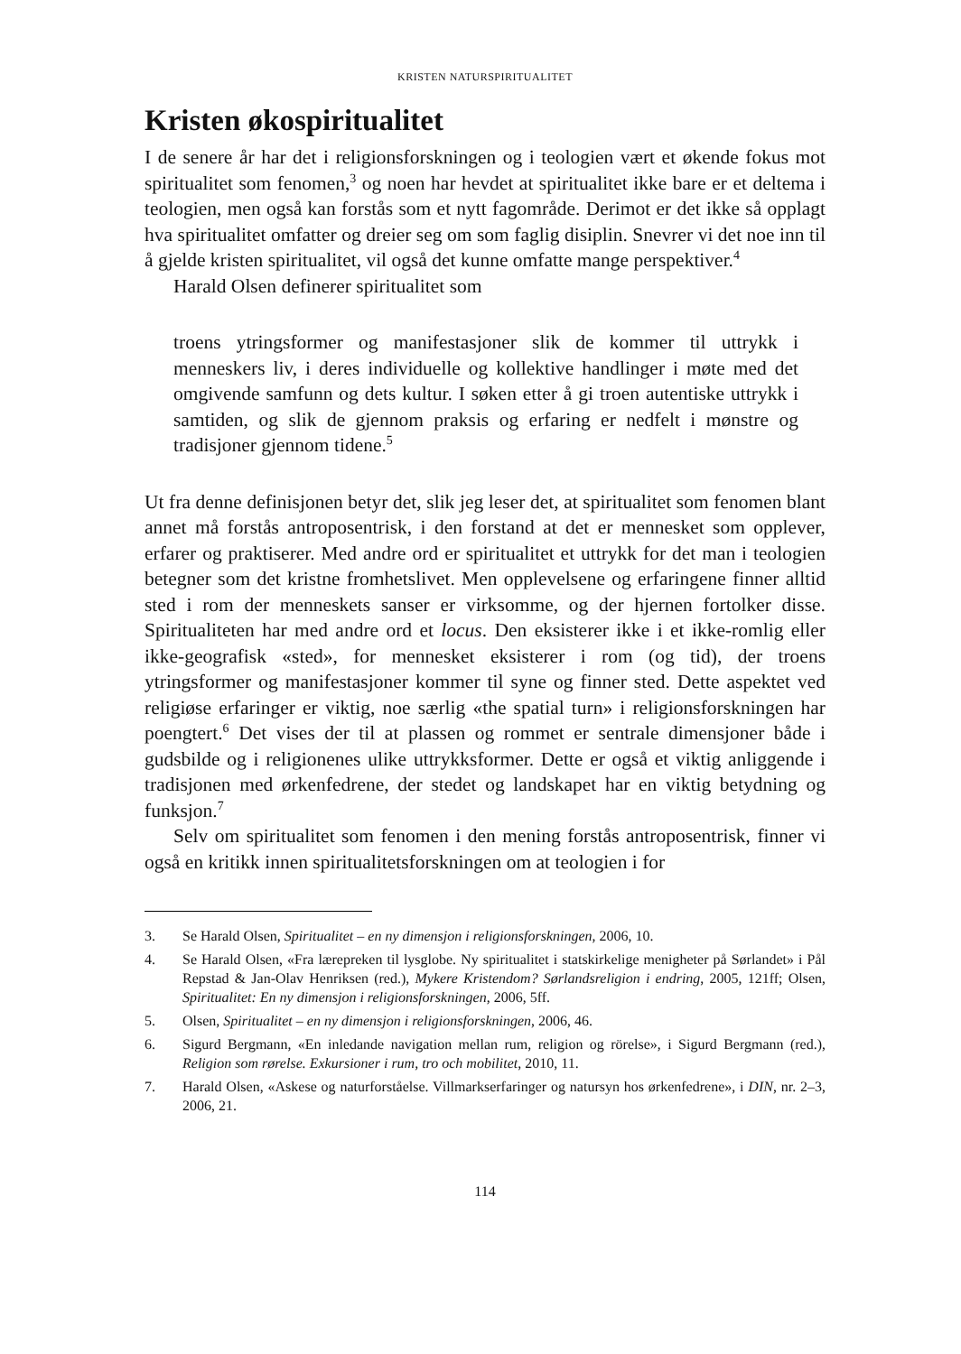KRISTEN NATURSPIRITUALITET
Kristen økospiritualitet
I de senere år har det i religionsforskningen og i teologien vært et økende fokus mot spiritualitet som fenomen,<sup>3</sup> og noen har hevdet at spiritualitet ikke bare er et deltema i teologien, men også kan forstås som et nytt fagområde. Derimot er det ikke så opplagt hva spiritualitet omfatter og dreier seg om som faglig disiplin. Snevrer vi det noe inn til å gjelde kristen spiritualitet, vil også det kunne omfatte mange perspektiver.<sup>4</sup>
Harald Olsen definerer spiritualitet som
troens ytringsformer og manifestasjoner slik de kommer til uttrykk i menneskers liv, i deres individuelle og kollektive handlinger i møte med det omgivende samfunn og dets kultur. I søken etter å gi troen autentiske uttrykk i samtiden, og slik de gjennom praksis og erfaring er nedfelt i mønstre og tradisjoner gjennom tidene.<sup>5</sup>
Ut fra denne definisjonen betyr det, slik jeg leser det, at spiritualitet som fenomen blant annet må forstås antroposentrisk, i den forstand at det er mennesket som opplever, erfarer og praktiserer. Med andre ord er spiritualitet et uttrykk for det man i teologien betegner som det kristne fromhetslivet. Men opplevelsene og erfaringene finner alltid sted i rom der menneskets sanser er virksomme, og der hjernen fortolker disse. Spiritualiteten har med andre ord et locus. Den eksisterer ikke i et ikke-romlig eller ikke-geografisk «sted», for mennesket eksisterer i rom (og tid), der troens ytringsformer og manifestasjoner kommer til syne og finner sted. Dette aspektet ved religiøse erfaringer er viktig, noe særlig «the spatial turn» i religionsforskningen har poengtert.<sup>6</sup> Det vises der til at plassen og rommet er sentrale dimensjoner både i gudsbilde og i religionenes ulike uttrykksformer. Dette er også et viktig anliggende i tradisjonen med ørkenfedrene, der stedet og landskapet har en viktig betydning og funksjon.<sup>7</sup>
Selv om spiritualitet som fenomen i den mening forstås antroposentrisk, finner vi også en kritikk innen spiritualitetsforskningen om at teologien i for
3. Se Harald Olsen, Spiritualitet – en ny dimensjon i religionsforskningen, 2006, 10.
4. Se Harald Olsen, «Fra lærepreken til lysglobe. Ny spiritualitet i statskirkelige menigheter på Sørlandet» i Pål Repstad & Jan-Olav Henriksen (red.), Mykere Kristendom? Sørlandsreligion i endring, 2005, 121ff; Olsen, Spiritualitet: En ny dimensjon i religionsforskningen, 2006, 5ff.
5. Olsen, Spiritualitet – en ny dimensjon i religionsforskningen, 2006, 46.
6. Sigurd Bergmann, «En inledande navigation mellan rum, religion og rörelse», i Sigurd Bergmann (red.), Religion som rørelse. Exkursioner i rum, tro och mobilitet, 2010, 11.
7. Harald Olsen, «Askese og naturforståelse. Villmarkserfaringer og natursyn hos ørkenfedrene», i DIN, nr. 2–3, 2006, 21.
114